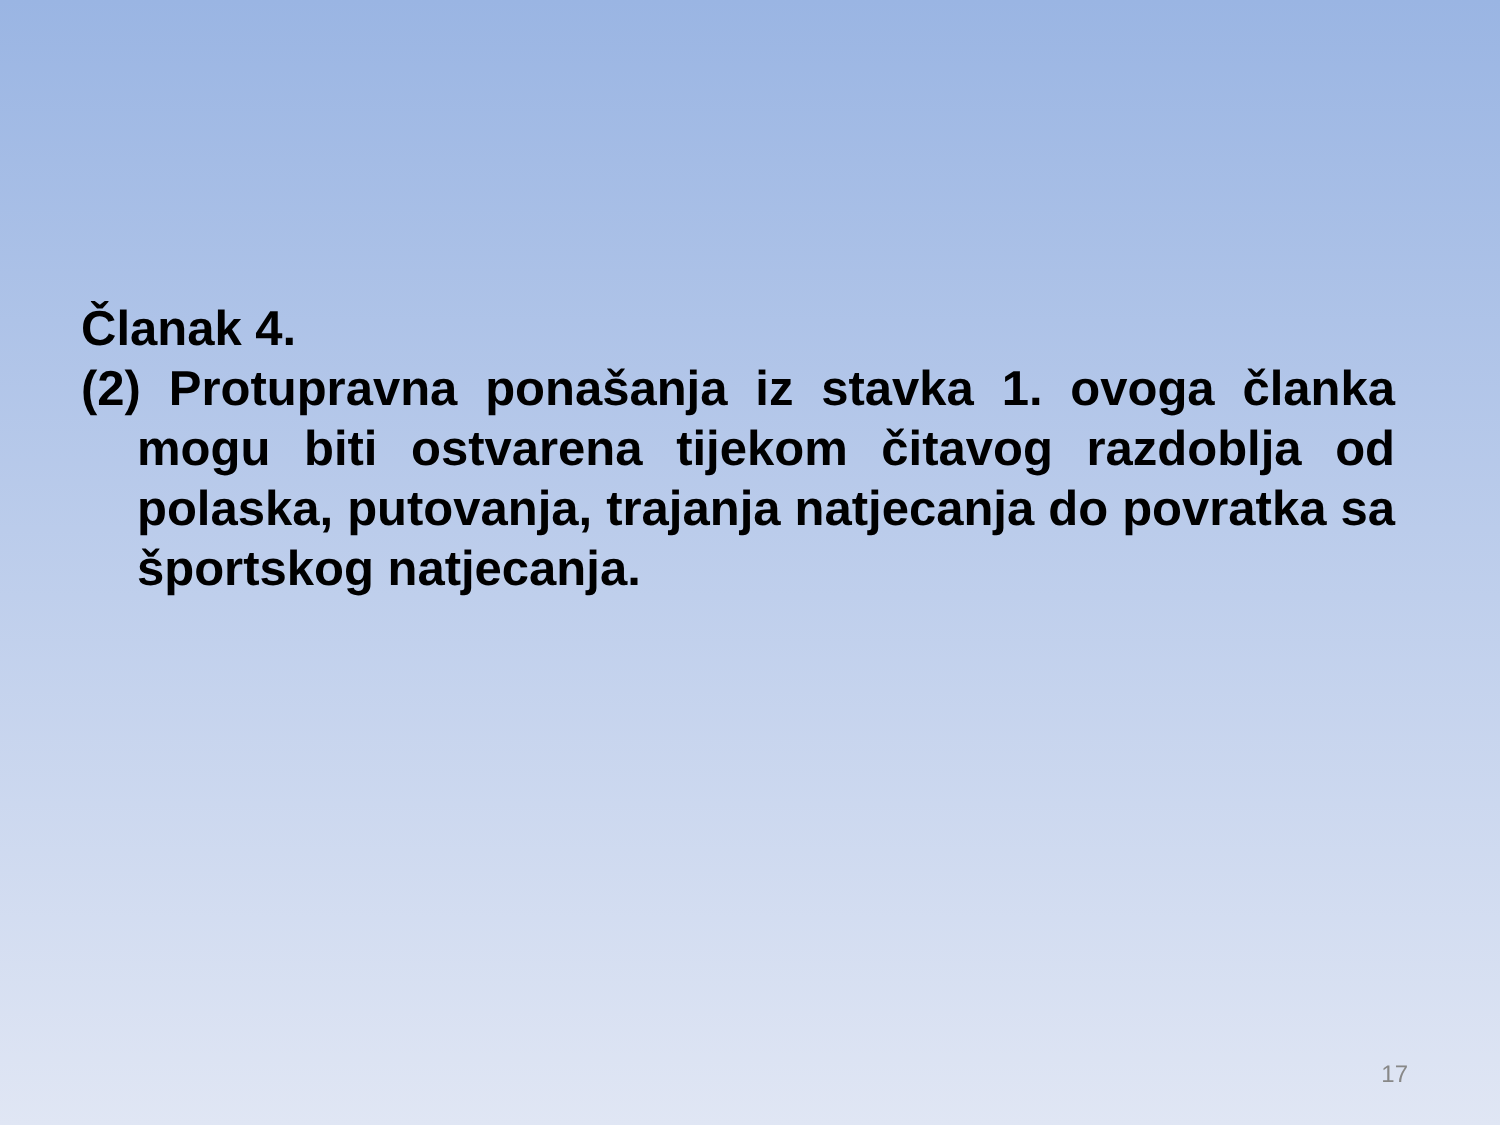Članak 4.
(2) Protupravna ponašanja iz stavka 1. ovoga članka mogu biti ostvarena tijekom čitavog razdoblja od polaska, putovanja, trajanja natjecanja do povratka sa športskog natjecanja.
17